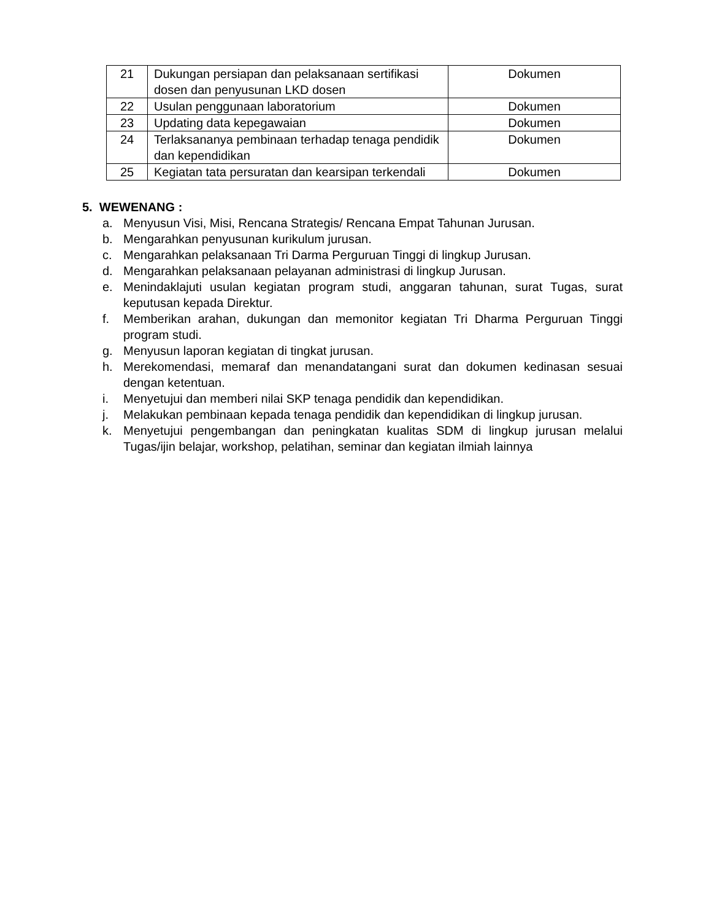| 21 | Dukungan persiapan dan pelaksanaan sertifikasi dosen dan penyusunan LKD dosen | Dokumen |
| 22 | Usulan penggunaan laboratorium | Dokumen |
| 23 | Updating data kepegawaian | Dokumen |
| 24 | Terlaksananya pembinaan terhadap tenaga pendidik dan kependidikan | Dokumen |
| 25 | Kegiatan tata persuratan dan kearsipan terkendali | Dokumen |
5. WEWENANG :
a. Menyusun Visi, Misi, Rencana Strategis/ Rencana Empat Tahunan Jurusan.
b. Mengarahkan penyusunan kurikulum jurusan.
c. Mengarahkan pelaksanaan Tri Darma Perguruan Tinggi di lingkup Jurusan.
d. Mengarahkan pelaksanaan pelayanan administrasi di lingkup Jurusan.
e. Menindaklajuti usulan kegiatan program studi, anggaran tahunan, surat Tugas, surat keputusan kepada Direktur.
f. Memberikan arahan, dukungan dan memonitor kegiatan Tri Dharma Perguruan Tinggi program studi.
g. Menyusun laporan kegiatan di tingkat jurusan.
h. Merekomendasi, memaraf dan menandatangani surat dan dokumen kedinasan sesuai dengan ketentuan.
i. Menyetujui dan memberi nilai SKP tenaga pendidik dan kependidikan.
j. Melakukan pembinaan kepada tenaga pendidik dan kependidikan di lingkup jurusan.
k. Menyetujui pengembangan dan peningkatan kualitas SDM di lingkup jurusan melalui Tugas/ijin belajar, workshop, pelatihan, seminar dan kegiatan ilmiah lainnya